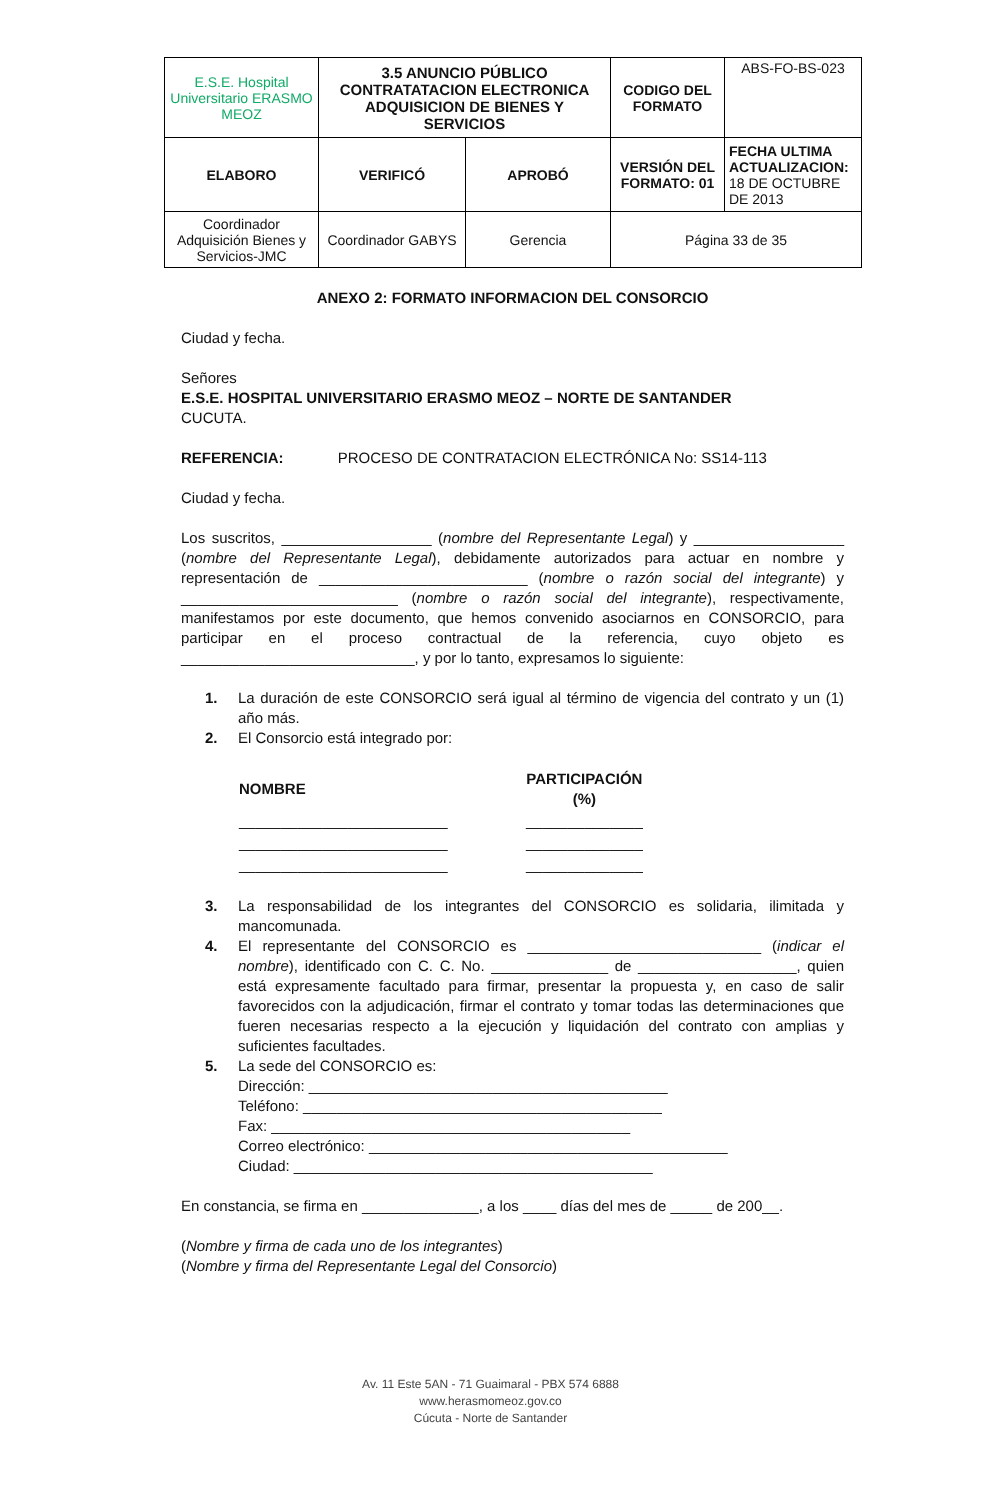| E.S.E. Hospital Universitario ERASMO MEOZ | 3.5 ANUNCIO PÚBLICO CONTRATATACION ELECTRONICA ADQUISICION DE BIENES Y SERVICIOS | | CODIGO DEL FORMATO | ABS-FO-BS-023 |
| ELABORO | VERIFICÓ | APROBÓ | VERSIÓN DEL FORMATO: 01 | FECHA ULTIMA ACTUALIZACION: 18 DE OCTUBRE DE 2013 |
| Coordinador Adquisición Bienes y Servicios-JMC | Coordinador GABYS | Gerencia | Página 33 de 35 | |
ANEXO 2: FORMATO INFORMACION DEL CONSORCIO
Ciudad y fecha.
Señores
E.S.E. HOSPITAL UNIVERSITARIO ERASMO MEOZ – NORTE DE SANTANDER
CUCUTA.
REFERENCIA: PROCESO DE CONTRATACION ELECTRÓNICA No: SS14-113
Ciudad y fecha.
Los suscritos, __________________ (nombre del Representante Legal) y __________________ (nombre del Representante Legal), debidamente autorizados para actuar en nombre y representación de _________________________ (nombre o razón social del integrante) y __________________________ (nombre o razón social del integrante), respectivamente, manifestamos por este documento, que hemos convenido asociarnos en CONSORCIO, para participar en el proceso contractual de la referencia, cuyo objeto es ____________________________, y por lo tanto, expresamos lo siguiente:
1. La duración de este CONSORCIO será igual al término de vigencia del contrato y un (1) año más.
2. El Consorcio está integrado por:
| NOMBRE | PARTICIPACIÓN (%) |
| --- | --- |
| _________________________ | ______________ |
| _________________________ | ______________ |
| _________________________ | ______________ |
3. La responsabilidad de los integrantes del CONSORCIO es solidaria, ilimitada y mancomunada.
4. El representante del CONSORCIO es ____________________________ (indicar el nombre), identificado con C. C. No. ______________ de ___________________, quien está expresamente facultado para firmar, presentar la propuesta y, en caso de salir favorecidos con la adjudicación, firmar el contrato y tomar todas las determinaciones que fueren necesarias respecto a la ejecución y liquidación del contrato con amplias y suficientes facultades.
5. La sede del CONSORCIO es:
Dirección: ___________________________________________
Teléfono: ___________________________________________
Fax: ___________________________________________
Correo electrónico: ___________________________________________
Ciudad: ___________________________________________
En constancia, se firma en ______________, a los ____ días del mes de _____ de 200__.
(Nombre y firma de cada uno de los integrantes)
(Nombre y firma del Representante Legal del Consorcio)
Av. 11 Este 5AN - 71 Guaimaral - PBX 574 6888
www.herasmomeoz.gov.co
Cúcuta - Norte de Santander